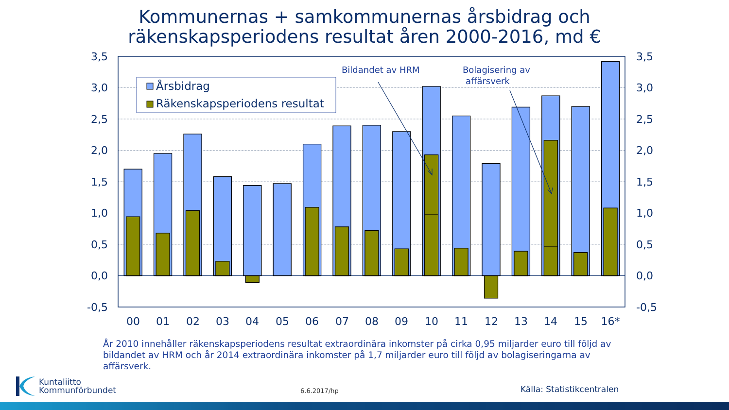Kommunernas + samkommunernas årsbidrag och
räkenskapsperiodens resultat åren 2000-2016, md €
3,5
3,0
2,5
2,0
1,5
1,0
0,5
0,0
-0,5
3,5
3,0
2,5
2,0
1,5
1,0
0,5
0,0
-0,5
00
01
02
03
04
05
06
07
08
09
10
11
12
13
14
15
16*
Årsbidrag
Räkenskapsperiodens resultat
Bildandet av HRM
Bolagisering av
affärsverk
År 2010 innehåller räkenskapsperiodens resultat extraordinära inkomster på cirka 0,95 miljarder euro till följd av bildandet av HRM och år 2014 extraordinära inkomster på 1,7 miljarder euro till följd av bolagiseringarna av affärsverk.
Kuntaliitto
Kommunförbundet
6.6.2017/hp Källa: Statistikcentralen